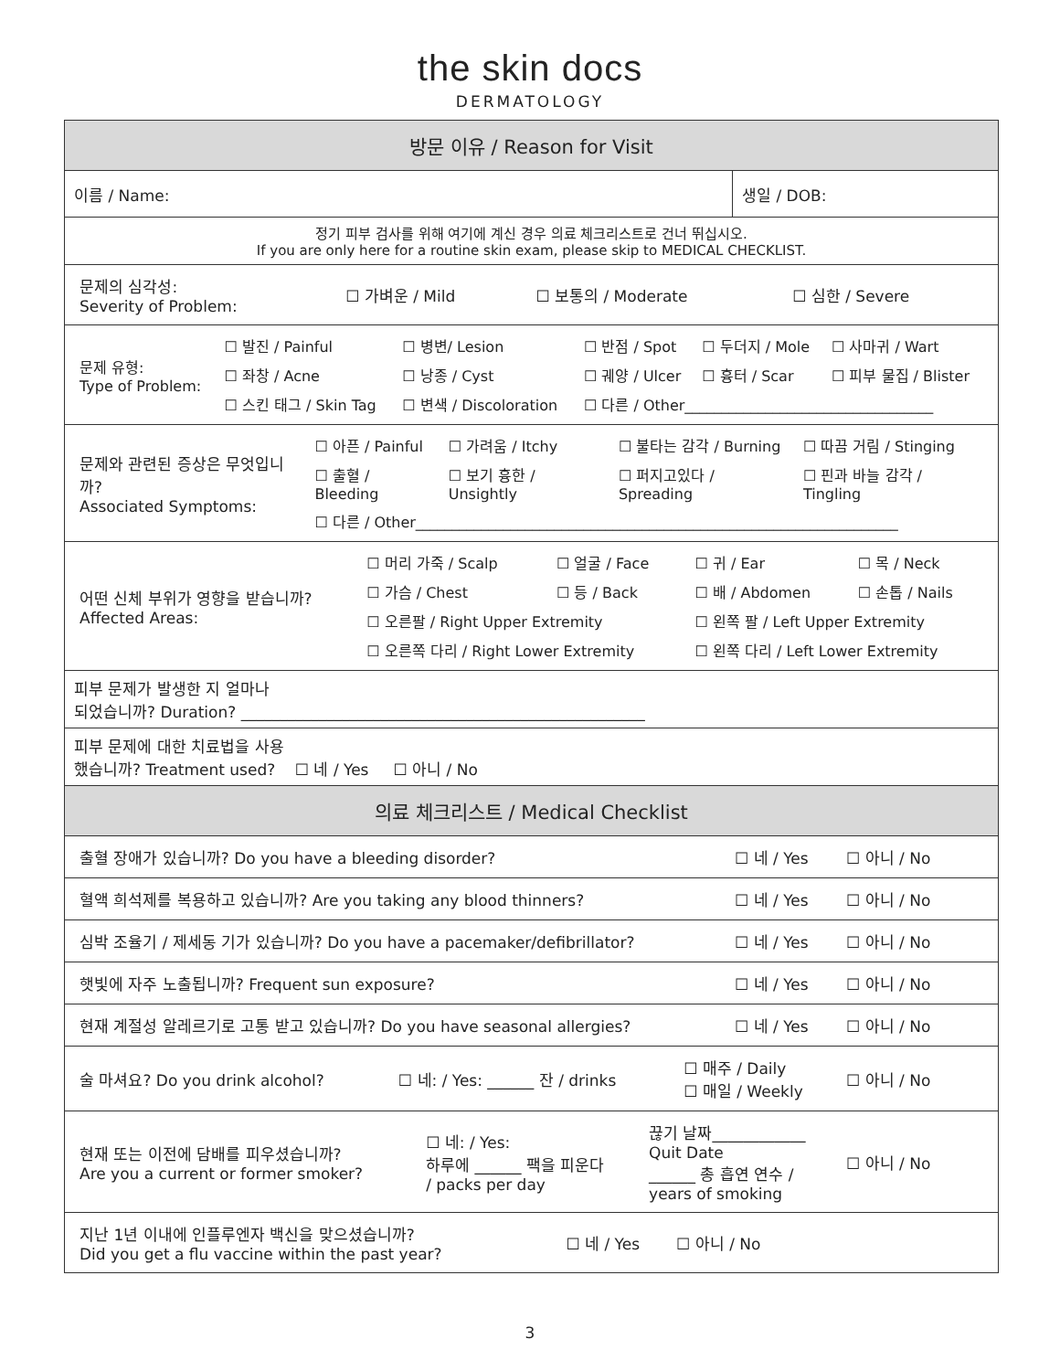the skin docs
DERMATOLOGY
| 방문 이유 / Reason for Visit | |
| 이름 / Name: | 생일 / DOB: |
| 정기 피부 검사를 위해 여기에 계신 경우 의료 체크리스트로 건너 뛰십시오. If you are only here for a routine skin exam, please skip to MEDICAL CHECKLIST. | |
| / 문제의 심각성: Severity of Problem: / ☐ 가벼운 / Mild / ☐ 보통의 / Moderate / ☐ 심한 / Severe / | |
| / 문제 유형: Type of Problem: / ☐ 발진 / Painful / ☐ 병변/ Lesion / ☐ 반점 / Spot / ☐ 두더지 / Mole / ☐ 사마귀 / Wart / / / ☐ 좌창 / Acne / ☐ 낭종 / Cyst / ☐ 궤양 / Ulcer / ☐ 흉터 / Scar / ☐ 피부 물집 / Blister / / / ☐ 스킨 태그 / Skin Tag / ☐ 변색 / Discoloration / ☐ 다른 / Other__________________________________ / / / | |
| / 문제와 관련된 증상은 무엇입니까? Associated Symptoms: / ☐ 아픈 / Painful / ☐ 가려움 / Itchy / ☐ 불타는 감각 / Burning / ☐ 따끔 거림 / Stinging / / / ☐ 출혈 / Bleeding / ☐ 보기 흉한 / Unsightly / ☐ 퍼지고있다 / Spreading / ☐ 핀과 바늘 감각 / Tingling / / / ☐ 다른 / Other__________________________________________________________________ / / / / | |
| / 어떤 신체 부위가 영향을 받습니까? Affected Areas: / ☐ 머리 가죽 / Scalp / ☐ 얼굴 / Face / ☐ 귀 / Ear / ☐ 목 / Neck / / / ☐ 가슴 / Chest / ☐ 등 / Back / ☐ 배 / Abdomen / ☐ 손톱 / Nails / / / ☐ 오른팔 / Right Upper Extremity / / ☐ 왼쪽 팔 / Left Upper Extremity / / / / ☐ 오른쪽 다리 / Right Lower Extremity / / ☐ 왼쪽 다리 / Left Lower Extremity / / | |
| 피부 문제가 발생한 지 얼마나 되었습니까? Duration? ____________________________________________________ | |
| 피부 문제에 대한 치료법을 사용 했습니까? Treatment used? ☐ 네 / Yes ☐ 아니 / No | |
| 의료 체크리스트 / Medical Checklist | |
| / 출혈 장애가 있습니까? Do you have a bleeding disorder? / ☐ 네 / Yes / ☐ 아니 / No / | |
| / 혈액 희석제를 복용하고 있습니까? Are you taking any blood thinners? / ☐ 네 / Yes / ☐ 아니 / No / | |
| / 심박 조율기 / 제세동 기가 있습니까? Do you have a pacemaker/defibrillator? / ☐ 네 / Yes / ☐ 아니 / No / | |
| / 햇빛에 자주 노출됩니까? Frequent sun exposure? / ☐ 네 / Yes / ☐ 아니 / No / | |
| / 현재 계절성 알레르기로 고통 받고 있습니까? Do you have seasonal allergies? / ☐ 네 / Yes / ☐ 아니 / No / | |
| / 술 마셔요? Do you drink alcohol? / ☐ 네: / Yes: ______ 잔 / drinks / ☐ 매주 / Daily ☐ 매일 / Weekly / ☐ 아니 / No / | |
| / 현재 또는 이전에 담배를 피우셨습니까? Are you a current or former smoker? / ☐ 네: / Yes: 하루에 ______ 팩을 피운다 / packs per day / 끊기 날짜____________ Quit Date ______ 총 흡연 연수 / years of smoking / ☐ 아니 / No / | |
| / 지난 1년 이내에 인플루엔자 백신을 맞으셨습니까? Did you get a flu vaccine within the past year? / ☐ 네 / Yes / ☐ 아니 / No / / | |
3